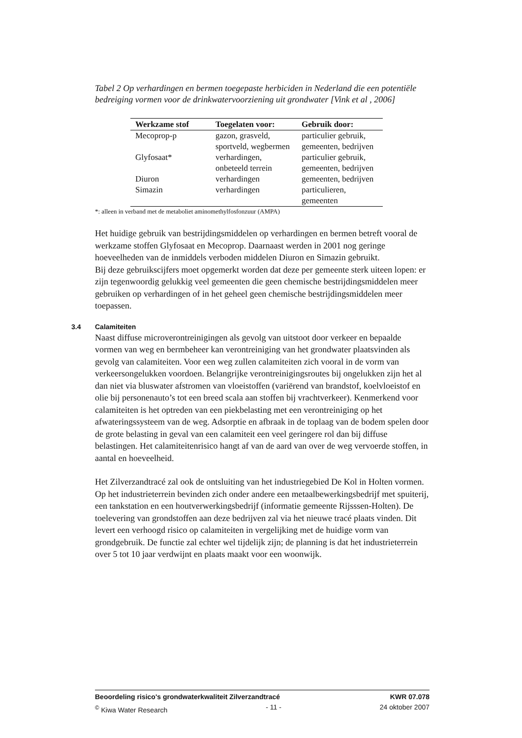Tabel 2 Op verhardingen en bermen toegepaste herbiciden in Nederland die een potentiële bedreiging vormen voor de drinkwatervoorziening uit grondwater [Vink et al , 2006]
| Werkzame stof | Toegelaten voor: | Gebruik door: |
| --- | --- | --- |
| Mecoprop-p | gazon, grasveld, sportveld, wegbermen | particulier gebruik, gemeenten, bedrijven |
| Glyfosaat* | verhardingen, onbeteeld terrein | particulier gebruik, gemeenten, bedrijven |
| Diuron | verhardingen | gemeenten, bedrijven |
| Simazin | verhardingen | particulieren, gemeenten |
*: alleen in verband met de metaboliet aminomethylfosfonzuur (AMPA)
Het huidige gebruik van bestrijdingsmiddelen op verhardingen en bermen betreft vooral de werkzame stoffen Glyfosaat en Mecoprop. Daarnaast werden in 2001 nog geringe hoeveelheden van de inmiddels verboden middelen Diuron en Simazin gebruikt.
Bij deze gebruikscijfers moet opgemerkt worden dat deze per gemeente sterk uiteen lopen: er zijn tegenwoordig gelukkig veel gemeenten die geen chemische bestrijdingsmiddelen meer gebruiken op verhardingen of in het geheel geen chemische bestrijdingsmiddelen meer toepassen.
3.4 Calamiteiten
Naast diffuse microverontreinigingen als gevolg van uitstoot door verkeer en bepaalde vormen van weg en bermbeheer kan verontreiniging van het grondwater plaatsvinden als gevolg van calamiteiten. Voor een weg zullen calamiteiten zich vooral in de vorm van verkeersongelukken voordoen. Belangrijke verontreinigingsroutes bij ongelukken zijn het al dan niet via bluswater afstromen van vloeistoffen (variërend van brandstof, koelvloeistof en olie bij personenauto’s tot een breed scala aan stoffen bij vrachtverkeer). Kenmerkend voor calamiteiten is het optreden van een piekbelasting met een verontreiniging op het afwateringssysteem van de weg. Adsorptie en afbraak in de toplaag van de bodem spelen door de grote belasting in geval van een calamiteit een veel geringere rol dan bij diffuse belastingen. Het calamiteitenrisico hangt af van de aard van over de weg vervoerde stoffen, in aantal en hoeveelheid.
Het Zilverzandtracé zal ook de ontsluiting van het industriegebied De Kol in Holten vormen. Op het industrieterrein bevinden zich onder andere een metaalbewerkingsbedrijf met spuiterij, een tankstation en een houtverwerkingsbedrijf (informatie gemeente Rijsssen-Holten). De toelevering van grondstoffen aan deze bedrijven zal via het nieuwe tracé plaats vinden. Dit levert een verhoogd risico op calamiteiten in vergelijking met de huidige vorm van grondgebruik. De functie zal echter wel tijdelijk zijn; de planning is dat het industrieterrein over 5 tot 10 jaar verdwijnt en plaats maakt voor een woonwijk.
Beoordeling risico's grondwaterkwaliteit Zilverzandtracé KWR 07.078
<sup>©</sup> Kiwa Water Research - 11 - 24 oktober 2007